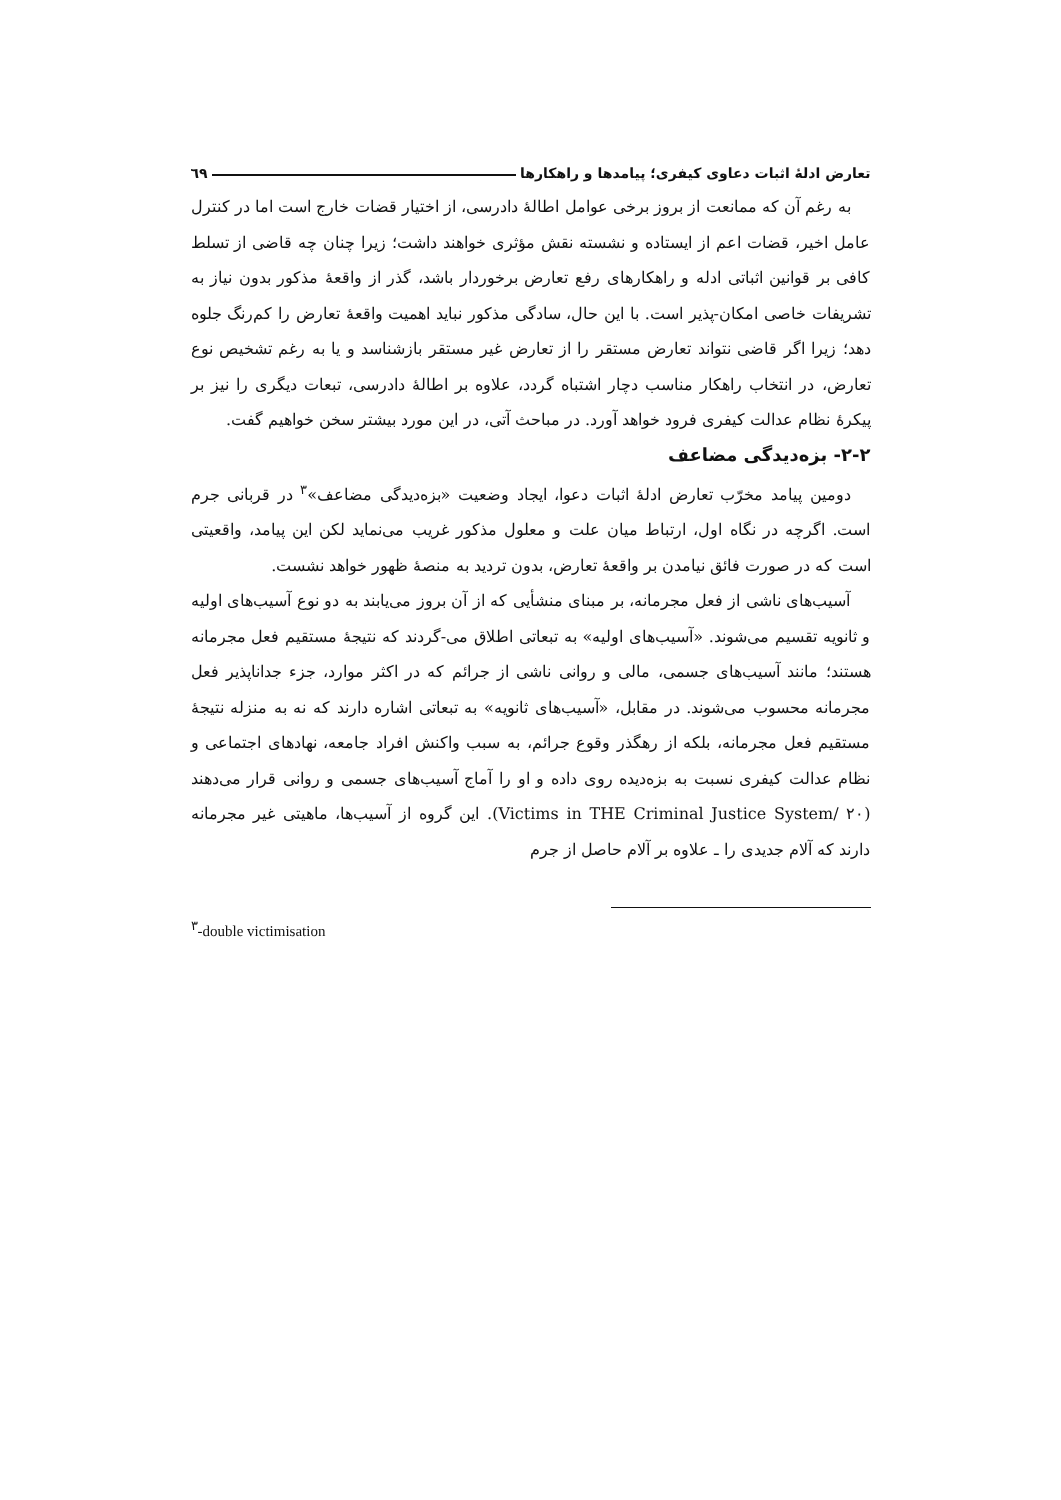تعارض ادلهٔ اثبات دعاوی کیفری؛ پیامدها و راهکارها ٦٩
به رغم آن که ممانعت از بروز برخی عوامل اطالهٔ دادرسی، از اختیار قضات خارج است اما در کنترل عامل اخیر، قضات اعم از ایستاده و نشسته نقش مؤثری خواهند داشت؛ زیرا چنان چه قاضی از تسلط کافی بر قوانین اثباتی ادله و راهکارهای رفع تعارض برخوردار باشد، گذر از واقعهٔ مذکور بدون نیاز به تشریفات خاصی امکان-پذیر است. با این حال، سادگی مذکور نباید اهمیت واقعهٔ تعارض را کم‌رنگ جلوه دهد؛ زیرا اگر قاضی نتواند تعارض مستقر را از تعارض غیر مستقر بازشناسد و یا به رغم تشخیص نوع تعارض، در انتخاب راهکار مناسب دچار اشتباه گردد، علاوه بر اطالهٔ دادرسی، تبعات دیگری را نیز بر پیکرهٔ نظام عدالت کیفری فرود خواهد آورد. در مباحث آتی، در این مورد بیشتر سخن خواهیم گفت.
٢-٢- بزه‌دیدگی مضاعف
دومین پیامد مخرّب تعارض ادلهٔ اثبات دعوا، ایجاد وضعیت «بزه‌دیدگی مضاعف»<sup>٣</sup> در قربانی جرم است. اگرچه در نگاه اول، ارتباط میان علت و معلول مذکور غریب می‌نماید لکن این پیامد، واقعیتی است که در صورت فائق نیامدن بر واقعهٔ تعارض، بدون تردید به منصهٔ ظهور خواهد نشست.
آسیب‌های ناشی از فعل مجرمانه، بر مبنای منشأیی که از آن بروز می‌یابند به دو نوع آسیب‌های اولیه و ثانویه تقسیم می‌شوند. «آسیب‌های اولیه» به تبعاتی اطلاق می-گردند که نتیجهٔ مستقیم فعل مجرمانه هستند؛ مانند آسیب‌های جسمی، مالی و روانی ناشی از جرائم که در اکثر موارد، جزء جداناپذیر فعل مجرمانه محسوب می‌شوند. در مقابل، «آسیب‌های ثانویه» به تبعاتی اشاره دارند که نه به منزله نتیجهٔ مستقیم فعل مجرمانه، بلکه از رهگذر وقوع جرائم، به سبب واکنش افراد جامعه، نهادهای اجتماعی و نظام عدالت کیفری نسبت به بزه‌دیده روی داده و او را آماج آسیب‌های جسمی و روانی قرار می‌دهند (Victims in THE Criminal Justice System/ ٢٠). این گروه از آسیب‌ها، ماهیتی غیر مجرمانه دارند که آلام جدیدی را ـ علاوه بر آلام حاصل از جرم
<sup>٣</sup>-double victimisation